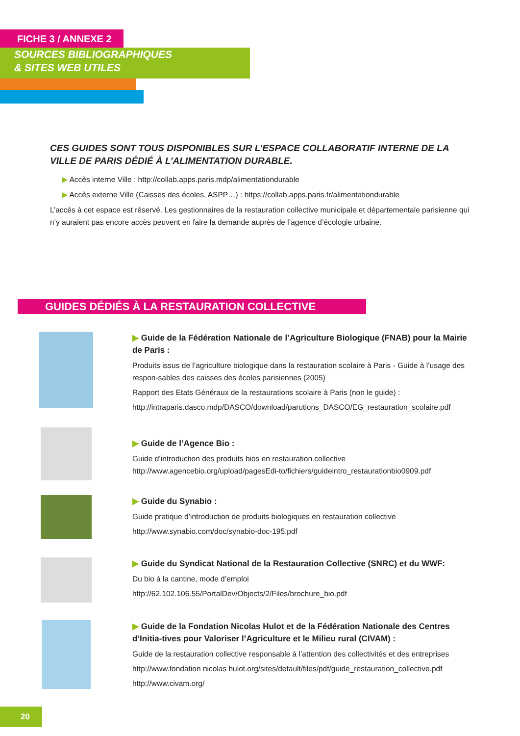FICHE 3 / ANNEXE 2
SOURCES BIBLIOGRAPHIQUES
& SITES WEB UTILES
CES GUIDES SONT TOUS DISPONIBLES SUR L’ESPACE COLLABORATIF INTERNE DE LA VILLE DE PARIS DÉDIÉ À L’ALIMENTATION DURABLE.
▶ Accès interne Ville : http://collab.apps.paris.mdp/alimentationdurable
▶ Accès externe Ville (Caisses des écoles, ASPP…) : https://collab.apps.paris.fr/alimentationdurable
L’accès à cet espace est réservé. Les gestionnaires de la restauration collective municipale et départementale parisienne qui n’y auraient pas encore accès peuvent en faire la demande auprès de l’agence d’écologie urbaine.
GUIDES DÉDIÉS À LA RESTAURATION COLLECTIVE
▶ Guide de la Fédération Nationale de l’Agriculture Biologique (FNAB) pour la Mairie de Paris :
Produits issus de l’agriculture biologique dans la restauration scolaire à Paris - Guide à l’usage des respon-sables des caisses des écoles parisiennes (2005)
Rapport des Etats Généraux de la restaurations scolaire à Paris (non le guide) :
http://intraparis.dasco.mdp/DASCO/download/parutions_DASCO/EG_restauration_scolaire.pdf
▶ Guide de l’Agence Bio :
Guide d’introduction des produits bios en restauration collective http://www.agencebio.org/upload/pagesEdi-to/fichiers/guideintro_restaurationbio0909.pdf
▶ Guide du Synabio :
Guide pratique d’introduction de produits biologiques en restauration collective
http://www.synabio.com/doc/synabio-doc-195.pdf
▶ Guide du Syndicat National de la Restauration Collective (SNRC) et du WWF:
Du bio à la cantine, mode d’emploi
http://62.102.106.55/PortalDev/Objects/2/Files/brochure_bio.pdf
▶ Guide de la Fondation Nicolas Hulot et de la Fédération Nationale des Centres d’Initia-tives pour Valoriser l’Agriculture et le Milieu rural (CIVAM) :
Guide de la restauration collective responsable à l’attention des collectivités et des entreprises
http://www.fondation nicolas hulot.org/sites/default/files/pdf/guide_restauration_collective.pdf
http://www.civam.org/
20